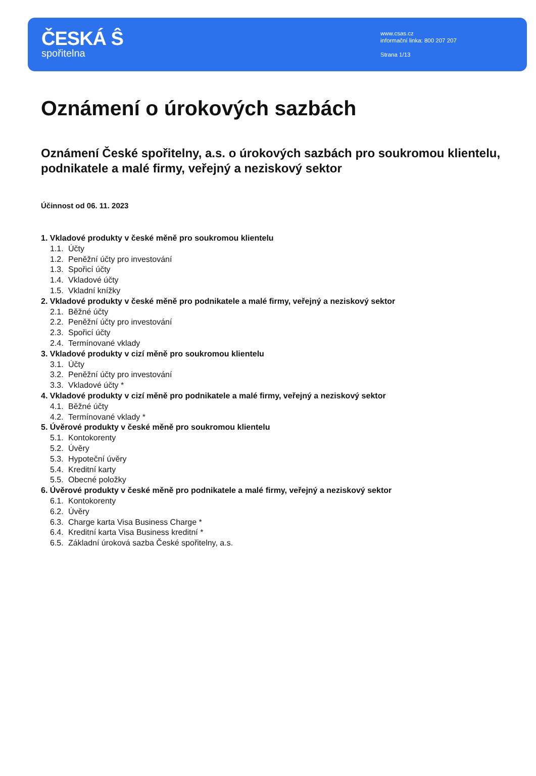ČESKÁ Ŝ
spořitelna
www.csas.cz
informační linka: 800 207 207
Strana 1/13
Oznámení o úrokových sazbách
Oznámení České spořitelny, a.s. o úrokových sazbách pro soukromou klientelu, podnikatele a malé firmy, veřejný a neziskový sektor
Účinnost od 06. 11. 2023
1. Vkladové produkty v české měně pro soukromou klientelu
1.1. Účty
1.2. Peněžní účty pro investování
1.3. Spořicí účty
1.4. Vkladové účty
1.5. Vkladní knížky
2. Vkladové produkty v české měně pro podnikatele a malé firmy, veřejný a neziskový sektor
2.1. Běžné účty
2.2. Peněžní účty pro investování
2.3. Spořicí účty
2.4. Termínované vklady
3. Vkladové produkty v cizí měně pro soukromou klientelu
3.1. Účty
3.2. Peněžní účty pro investování
3.3. Vkladové účty *
4. Vkladové produkty v cizí měně pro podnikatele a malé firmy, veřejný a neziskový sektor
4.1. Běžné účty
4.2. Termínované vklady *
5. Úvěrové produkty v české měně pro soukromou klientelu
5.1. Kontokorenty
5.2. Úvěry
5.3. Hypoteční úvěry
5.4. Kreditní karty
5.5. Obecné položky
6. Úvěrové produkty v české měně pro podnikatele a malé firmy, veřejný a neziskový sektor
6.1. Kontokorenty
6.2. Úvěry
6.3. Charge karta Visa Business Charge *
6.4. Kreditní karta Visa Business kreditní *
6.5. Základní úroková sazba České spořitelny, a.s.